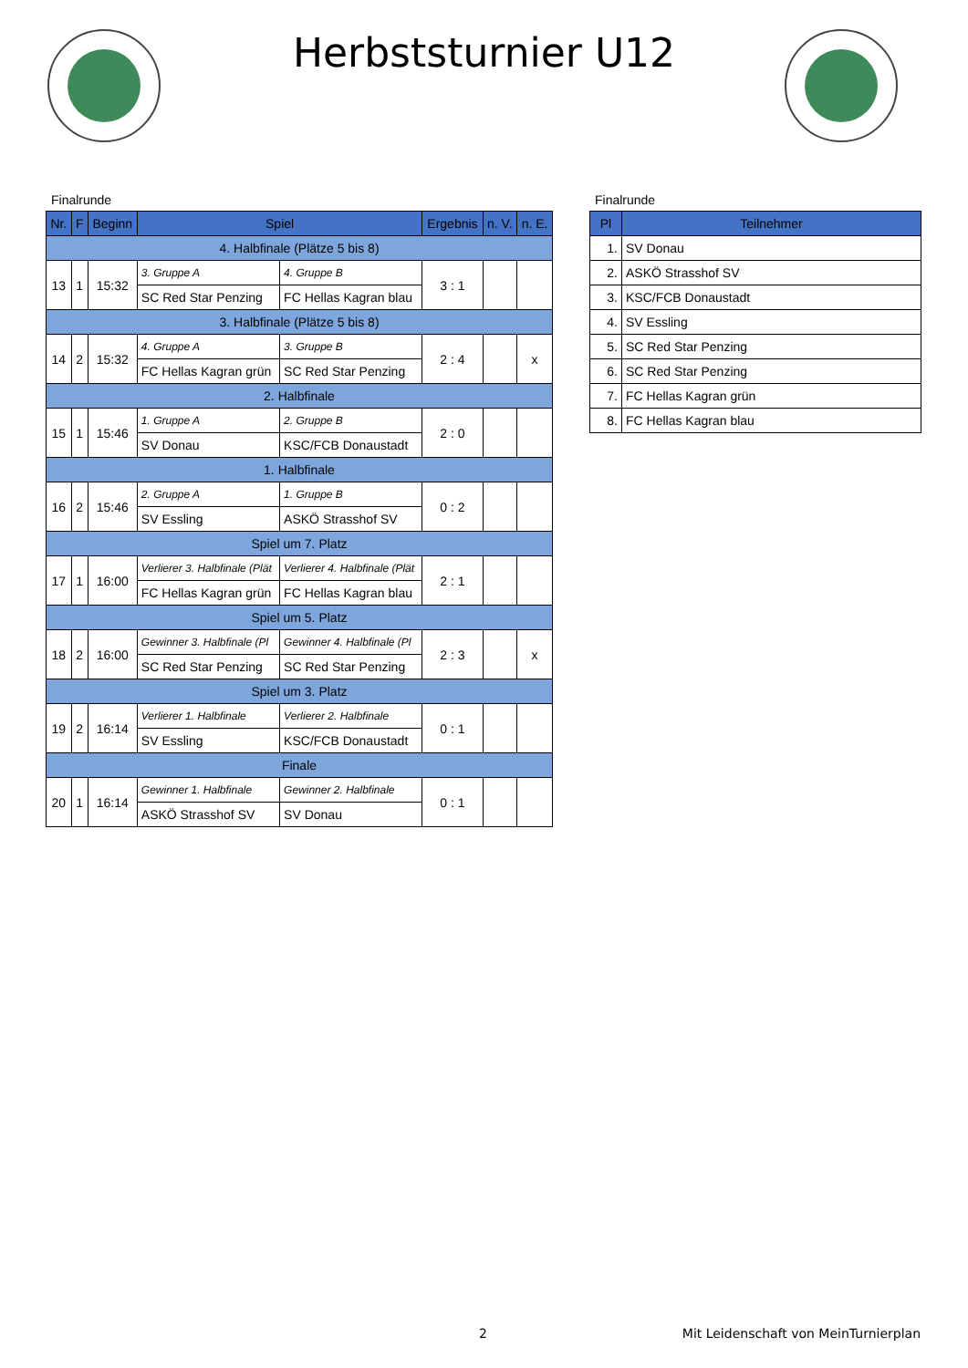Herbststurnier U12
Finalrunde
| Nr. | F | Beginn | Spiel | | Ergebnis | n. V. | n. E. |
| --- | --- | --- | --- | --- | --- | --- | --- |
| 4. Halbfinale (Plätze 5 bis 8) | | | | | | | |
| 13 | 1 | 15:32 | 3. Gruppe A | 4. Gruppe B | 3 : 1 | | |
| | | | SC Red Star Penzing | FC Hellas Kagran blau | | | |
| 3. Halbfinale (Plätze 5 bis 8) | | | | | | | |
| 14 | 2 | 15:32 | 4. Gruppe A | 3. Gruppe B | 2 : 4 | | x |
| | | | FC Hellas Kagran grün | SC Red Star Penzing | | | |
| 2. Halbfinale | | | | | | | |
| 15 | 1 | 15:46 | 1. Gruppe A | 2. Gruppe B | 2 : 0 | | |
| | | | SV Donau | KSC/FCB Donaustadt | | | |
| 1. Halbfinale | | | | | | | |
| 16 | 2 | 15:46 | 2. Gruppe A | 1. Gruppe B | 0 : 2 | | |
| | | | SV Essling | ASKÖ Strasshof SV | | | |
| Spiel um 7. Platz | | | | | | | |
| 17 | 1 | 16:00 | Verlierer 3. Halbfinale (Plät | Verlierer 4. Halbfinale (Plät | 2 : 1 | | |
| | | | FC Hellas Kagran grün | FC Hellas Kagran blau | | | |
| Spiel um 5. Platz | | | | | | | |
| 18 | 2 | 16:00 | Gewinner 3. Halbfinale (Pl | Gewinner 4. Halbfinale (Pl | 2 : 3 | | x |
| | | | SC Red Star Penzing | SC Red Star Penzing | | | |
| Spiel um 3. Platz | | | | | | | |
| 19 | 2 | 16:14 | Verlierer 1. Halbfinale | Verlierer 2. Halbfinale | 0 : 1 | | |
| | | | SV Essling | KSC/FCB Donaustadt | | | |
| Finale | | | | | | | |
| 20 | 1 | 16:14 | Gewinner 1. Halbfinale | Gewinner 2. Halbfinale | 0 : 1 | | |
| | | | ASKÖ Strasshof SV | SV Donau | | | |
Finalrunde
| Pl | Teilnehmer |
| --- | --- |
| 1. | SV Donau |
| 2. | ASKÖ Strasshof SV |
| 3. | KSC/FCB Donaustadt |
| 4. | SV Essling |
| 5. | SC Red Star Penzing |
| 6. | SC Red Star Penzing |
| 7. | FC Hellas Kagran grün |
| 8. | FC Hellas Kagran blau |
2
Mit Leidenschaft von MeinTurnierplan